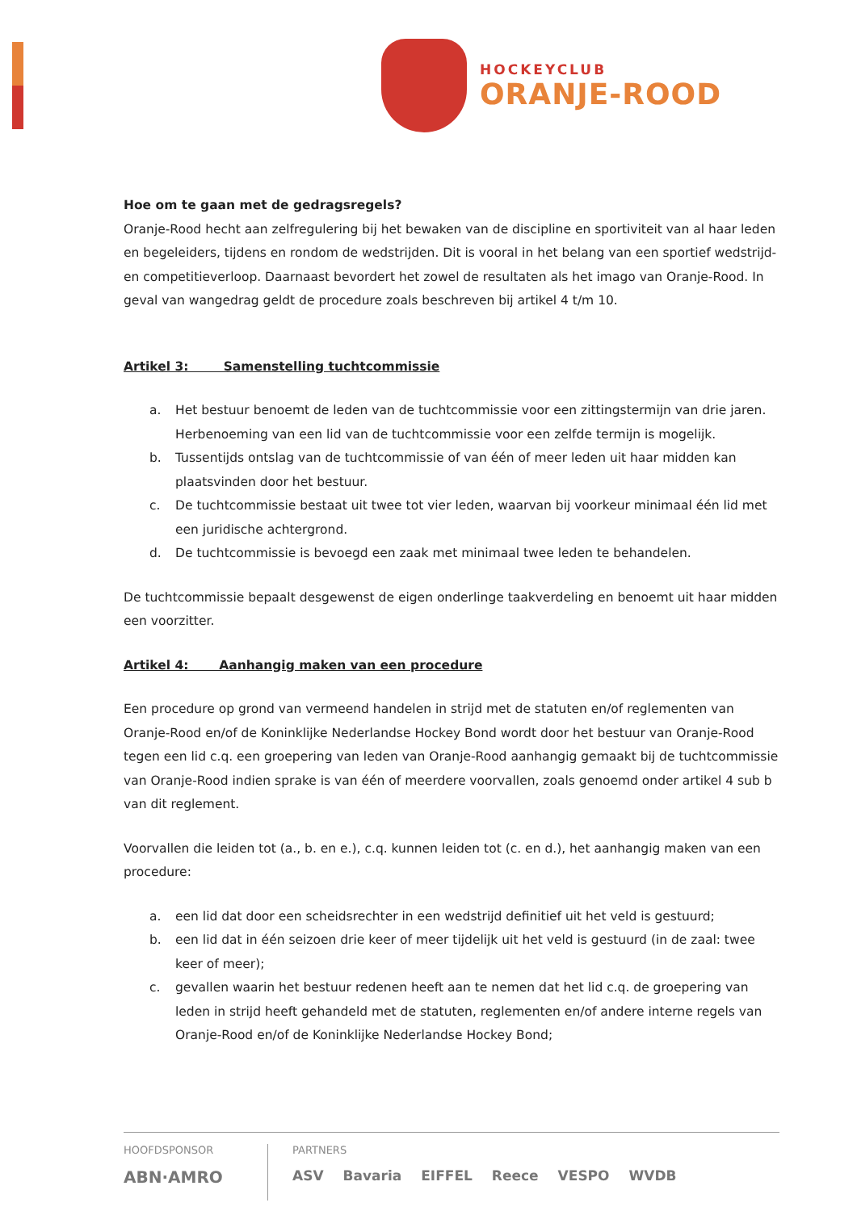HOCKEYCLUB
ORANJE-ROOD
Hoe om te gaan met de gedragsregels?
Oranje-Rood hecht aan zelfregulering bij het bewaken van de discipline en sportiviteit van al haar leden en begeleiders, tijdens en rondom de wedstrijden. Dit is vooral in het belang van een sportief wedstrijd- en competitieverloop. Daarnaast bevordert het zowel de resultaten als het imago van Oranje-Rood. In geval van wangedrag geldt de procedure zoals beschreven bij artikel 4 t/m 10.
Artikel 3: Samenstelling tuchtcommissie
a. Het bestuur benoemt de leden van de tuchtcommissie voor een zittingstermijn van drie jaren. Herbenoeming van een lid van de tuchtcommissie voor een zelfde termijn is mogelijk.
b. Tussentijds ontslag van de tuchtcommissie of van één of meer leden uit haar midden kan plaatsvinden door het bestuur.
c. De tuchtcommissie bestaat uit twee tot vier leden, waarvan bij voorkeur minimaal één lid met een juridische achtergrond.
d. De tuchtcommissie is bevoegd een zaak met minimaal twee leden te behandelen.
De tuchtcommissie bepaalt desgewenst de eigen onderlinge taakverdeling en benoemt uit haar midden een voorzitter.
Artikel 4: Aanhangig maken van een procedure
Een procedure op grond van vermeend handelen in strijd met de statuten en/of reglementen van Oranje-Rood en/of de Koninklijke Nederlandse Hockey Bond wordt door het bestuur van Oranje-Rood tegen een lid c.q. een groepering van leden van Oranje-Rood aanhangig gemaakt bij de tuchtcommissie van Oranje-Rood indien sprake is van één of meerdere voorvallen, zoals genoemd onder artikel 4 sub b van dit reglement.
Voorvallen die leiden tot (a., b. en e.), c.q. kunnen leiden tot (c. en d.), het aanhangig maken van een procedure:
a. een lid dat door een scheidsrechter in een wedstrijd definitief uit het veld is gestuurd;
b. een lid dat in één seizoen drie keer of meer tijdelijk uit het veld is gestuurd (in de zaal: twee keer of meer);
c. gevallen waarin het bestuur redenen heeft aan te nemen dat het lid c.q. de groepering van leden in strijd heeft gehandeld met de statuten, reglementen en/of andere interne regels van Oranje-Rood en/of de Koninklijke Nederlandse Hockey Bond;
HOOFDSPONSOR
ABN·AMRO
PARTNERS
ASV Bavaria EIFFEL Reece VESPO WVDB